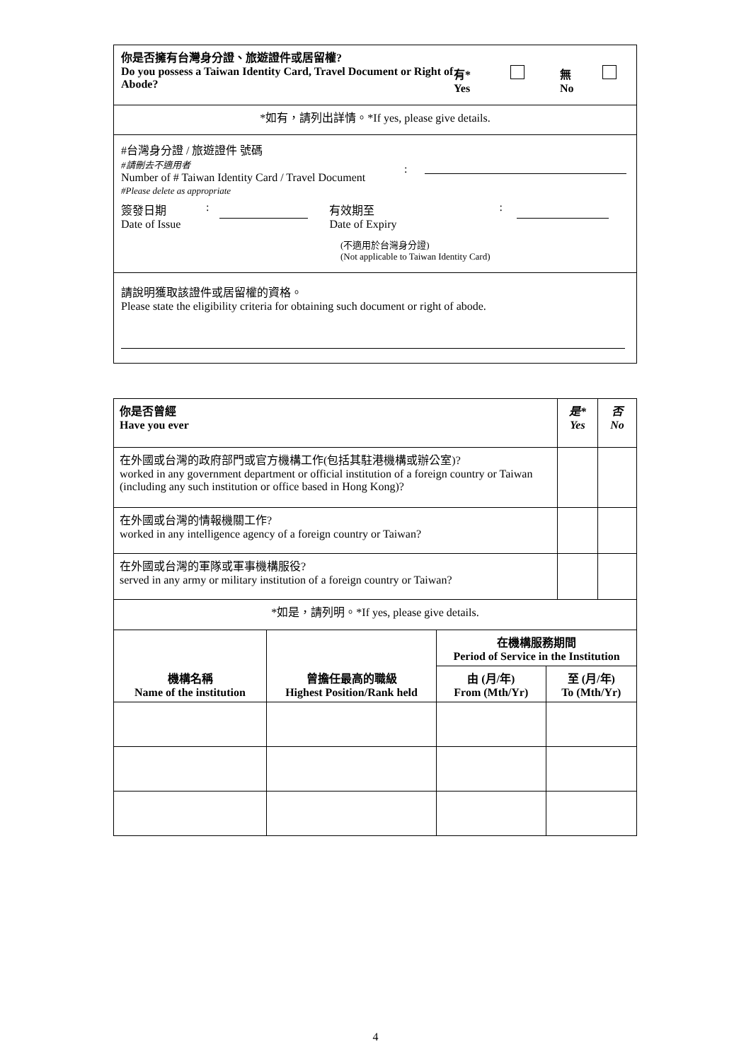| 你是否擁有台灣身分證、旅遊證件或居留權? Do you possess a Taiwan Identity Card, Travel Document or Right of Abode? 有* Yes 無 No |
| *如有，請列出詳情。*If yes, please give details. |
| #台灣身分證 / 旅遊證件 號碼 #請刪去不適用者 Number of # Taiwan Identity Card / Travel Document #Please delete as appropriate : 簽發日期 Date of Issue : 有效期至 Date of Expiry : (不適用於台灣身分證) (Not applicable to Taiwan Identity Card) |
| 請說明獲取該證件或居留權的資格。 Please state the eligibility criteria for obtaining such document or right of abode. |
| 你是否曾經 Have you ever | 是* Yes | 否 No |
| 在外國或台灣的政府部門或官方機構工作(包括其駐港機構或辦公室)? worked in any government department or official institution of a foreign country or Taiwan (including any such institution or office based in Hong Kong)? | | |
| 在外國或台灣的情報機關工作? worked in any intelligence agency of a foreign country or Taiwan? | | |
| 在外國或台灣的軍隊或軍事機構服役? served in any army or military institution of a foreign country or Taiwan? | | |
| *如是，請列明。*If yes, please give details. | | |
| 機構名稱 Name of the institution | 曾擔任最高的職級 Highest Position/Rank held | 在機構服務期間 Period of Service in the Institution | |
| --- | --- | --- | --- |
| | | 由 (月/年) From (Mth/Yr) | 至 (月/年) To (Mth/Yr) |
4